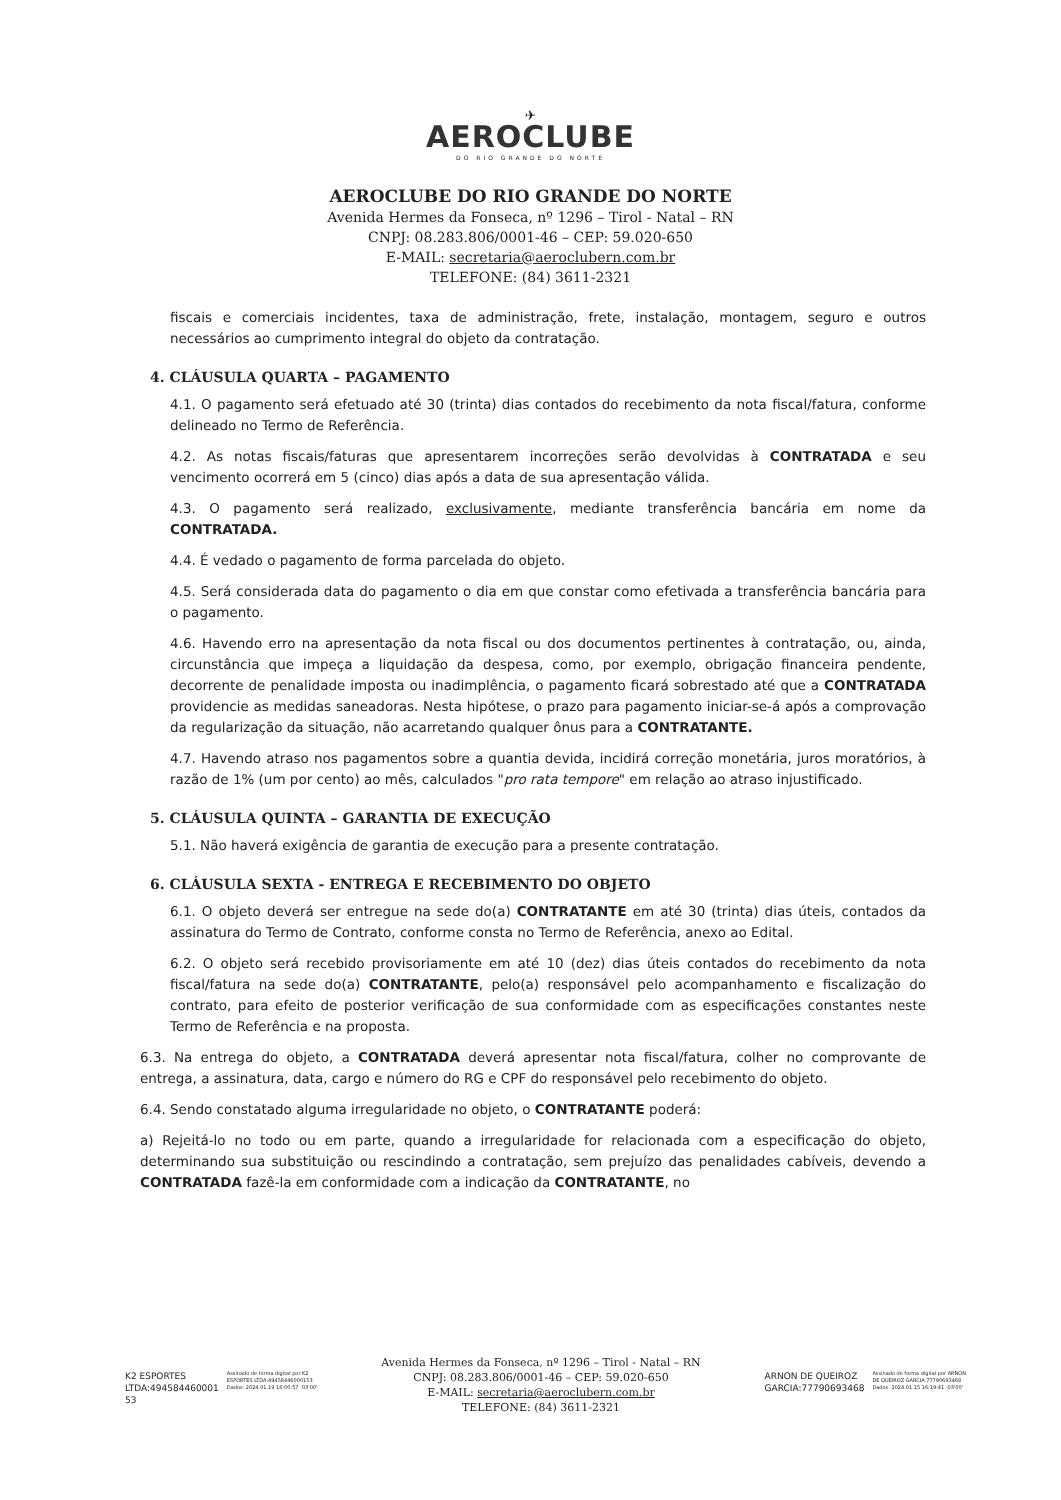✈
AEROCLUBE
DO RIO GRANDE DO NORTE
AEROCLUBE DO RIO GRANDE DO NORTE
Avenida Hermes da Fonseca, nº 1296 – Tirol - Natal – RN
CNPJ: 08.283.806/0001-46 – CEP: 59.020-650
E-MAIL: secretaria@aeroclubern.com.br
TELEFONE: (84) 3611-2321
fiscais e comerciais incidentes, taxa de administração, frete, instalação, montagem, seguro e outros necessários ao cumprimento integral do objeto da contratação.
4. CLÁUSULA QUARTA – PAGAMENTO
4.1. O pagamento será efetuado até 30 (trinta) dias contados do recebimento da nota fiscal/fatura, conforme delineado no Termo de Referência.
4.2. As notas fiscais/faturas que apresentarem incorreções serão devolvidas à CONTRATADA e seu vencimento ocorrerá em 5 (cinco) dias após a data de sua apresentação válida.
4.3. O pagamento será realizado, exclusivamente, mediante transferência bancária em nome da CONTRATADA.
4.4. É vedado o pagamento de forma parcelada do objeto.
4.5. Será considerada data do pagamento o dia em que constar como efetivada a transferência bancária para o pagamento.
4.6. Havendo erro na apresentação da nota fiscal ou dos documentos pertinentes à contratação, ou, ainda, circunstância que impeça a liquidação da despesa, como, por exemplo, obrigação financeira pendente, decorrente de penalidade imposta ou inadimplência, o pagamento ficará sobrestado até que a CONTRATADA providencie as medidas saneadoras. Nesta hipótese, o prazo para pagamento iniciar-se-á após a comprovação da regularização da situação, não acarretando qualquer ônus para a CONTRATANTE.
4.7. Havendo atraso nos pagamentos sobre a quantia devida, incidirá correção monetária, juros moratórios, à razão de 1% (um por cento) ao mês, calculados "pro rata tempore" em relação ao atraso injustificado.
5. CLÁUSULA QUINTA – GARANTIA DE EXECUÇÃO
5.1. Não haverá exigência de garantia de execução para a presente contratação.
6. CLÁUSULA SEXTA - ENTREGA E RECEBIMENTO DO OBJETO
6.1. O objeto deverá ser entregue na sede do(a) CONTRATANTE em até 30 (trinta) dias úteis, contados da assinatura do Termo de Contrato, conforme consta no Termo de Referência, anexo ao Edital.
6.2. O objeto será recebido provisoriamente em até 10 (dez) dias úteis contados do recebimento da nota fiscal/fatura na sede do(a) CONTRATANTE, pelo(a) responsável pelo acompanhamento e fiscalização do contrato, para efeito de posterior verificação de sua conformidade com as especificações constantes neste Termo de Referência e na proposta.
6.3. Na entrega do objeto, a CONTRATADA deverá apresentar nota fiscal/fatura, colher no comprovante de entrega, a assinatura, data, cargo e número do RG e CPF do responsável pelo recebimento do objeto.
6.4. Sendo constatado alguma irregularidade no objeto, o CONTRATANTE poderá:
a) Rejeitá-lo no todo ou em parte, quando a irregularidade for relacionada com a especificação do objeto, determinando sua substituição ou rescindindo a contratação, sem prejuízo das penalidades cabíveis, devendo a CONTRATADA fazê-la em conformidade com a indicação da CONTRATANTE, no
K2 ESPORTES
LTDA:494584460001
53
Assinado de forma digital por K2
ESPORTES LTDA:49458446000153
Dados: 2024.01.19 16:00:57 -03'00'
Avenida Hermes da Fonseca, nº 1296 – Tirol - Natal – RN
CNPJ: 08.283.806/0001-46 – CEP: 59.020-650
E-MAIL: secretaria@aeroclubern.com.br
TELEFONE: (84) 3611-2321
ARNON DE QUEIROZ
GARCIA:77790693468
Assinado de forma digital por ARNON
DE QUEIROZ GARCIA:77790693468
Dados: 2024.01.15 16:19:41 -03'00'